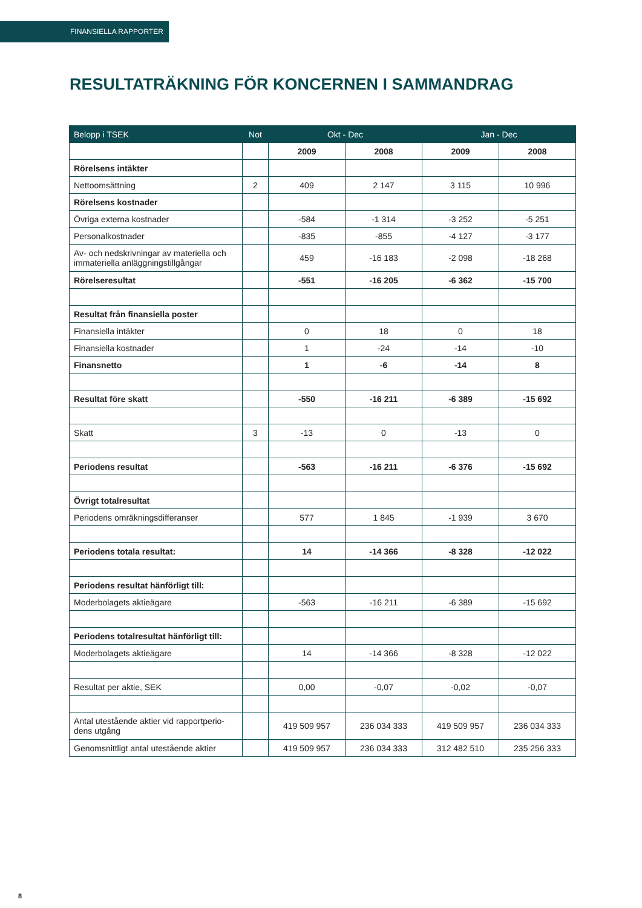FINANSIELLA RAPPORTER
RESULTATRÄKNING FÖR KONCERNEN I SAMMANDRAG
| Belopp i TSEK | Not | Okt - Dec | | Jan - Dec | |
| --- | --- | --- | --- | --- | --- |
| | | 2009 | 2008 | 2009 | 2008 |
| Rörelsens intäkter | | | | | |
| Nettoomsättning | 2 | 409 | 2 147 | 3 115 | 10 996 |
| Rörelsens kostnader | | | | | |
| Övriga externa kostnader | | -584 | -1 314 | -3 252 | -5 251 |
| Personalkostnader | | -835 | -855 | -4 127 | -3 177 |
| Av- och nedskrivningar av materiella och immateriella anläggningstillgångar | | 459 | -16 183 | -2 098 | -18 268 |
| Rörelseresultat | | -551 | -16 205 | -6 362 | -15 700 |
| Resultat från finansiella poster | | | | | |
| Finansiella intäkter | | 0 | 18 | 0 | 18 |
| Finansiella kostnader | | 1 | -24 | -14 | -10 |
| Finansnetto | | 1 | -6 | -14 | 8 |
| Resultat före skatt | | -550 | -16 211 | -6 389 | -15 692 |
| Skatt | 3 | -13 | 0 | -13 | 0 |
| Periodens resultat | | -563 | -16 211 | -6 376 | -15 692 |
| Övrigt totalresultat | | | | | |
| Periodens omräkningsdifferanser | | 577 | 1 845 | -1 939 | 3 670 |
| Periodens totala resultat: | | 14 | -14 366 | -8 328 | -12 022 |
| Periodens resultat hänförligt till: | | | | | |
| Moderbolagets aktieägare | | -563 | -16 211 | -6 389 | -15 692 |
| Periodens totalresultat hänförligt till: | | | | | |
| Moderbolagets aktieägare | | 14 | -14 366 | -8 328 | -12 022 |
| Resultat per aktie, SEK | | 0,00 | -0,07 | -0,02 | -0,07 |
| Antal utestående aktier vid rapportperio-dens utgång | | 419 509 957 | 236 034 333 | 419 509 957 | 236 034 333 |
| Genomsnittligt antal utestående aktier | | 419 509 957 | 236 034 333 | 312 482 510 | 235 256 333 |
8